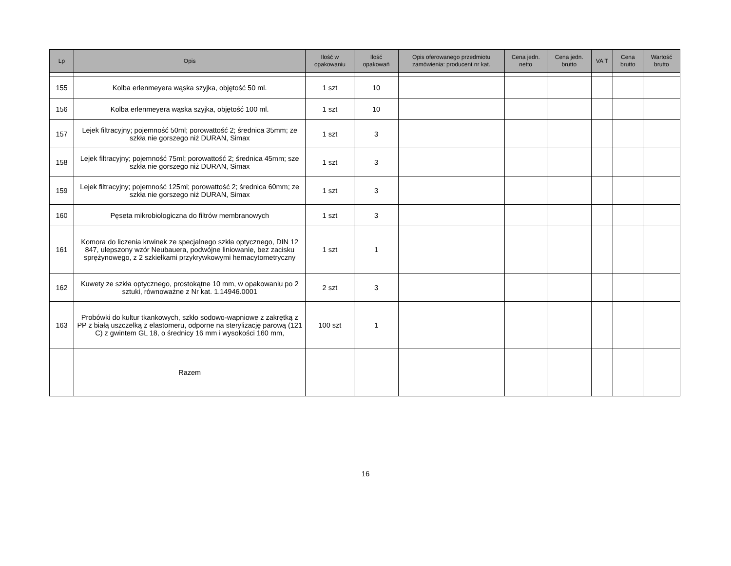| Lp | Opis | Ilość w opakowaniu | Ilość opakowań | Opis oferowanego przedmiotu zamówienia: producent nr kat. | Cena jedn. netto | Cena jedn. brutto | VA T | Cena brutto | Wartość brutto |
| --- | --- | --- | --- | --- | --- | --- | --- | --- | --- |
| 155 | Kolba erlenmeyera wąska szyjka, objętość 50 ml. | 1 szt | 10 | | | | | | |
| 156 | Kolba erlenmeyera wąska szyjka, objętość 100 ml. | 1 szt | 10 | | | | | | |
| 157 | Lejek filtracyjny; pojemność 50ml; porowattość 2; średnica 35mm; ze szkła nie gorszego niż DURAN, Simax | 1 szt | 3 | | | | | | |
| 158 | Lejek filtracyjny; pojemność 75ml; porowattość 2; średnica 45mm; sze szkła nie gorszego niż DURAN, Simax | 1 szt | 3 | | | | | | |
| 159 | Lejek filtracyjny; pojemność 125ml; porowattość 2; średnica 60mm; ze szkła nie gorszego niż DURAN, Simax | 1 szt | 3 | | | | | | |
| 160 | Pęseta mikrobiologiczna do filtrów membranowych | 1 szt | 3 | | | | | | |
| 161 | Komora do liczenia krwinek ze specjalnego szkła optycznego, DIN 12 847, ulepszony wzór Neubauera, podwójne liniowanie, bez zacisku sprężynowego, z 2 szkiełkami przykrywkowymi hemacytometryczny | 1 szt | 1 | | | | | | |
| 162 | Kuwety ze szkła optycznego, prostokątne 10 mm, w opakowaniu po 2 sztuki, równoważne z Nr kat. 1.14946.0001 | 2 szt | 3 | | | | | | |
| 163 | Probówki do kultur tkankowych, szkło sodowo-wapniowe z zakrętką z PP z białą uszczelką z elastomeru, odporne na sterylizację parową (121 C) z gwintem GL 18, o średnicy 16 mm i wysokości 160 mm, | 100 szt | 1 | | | | | | |
| | Razem | | | | | | | | |
16